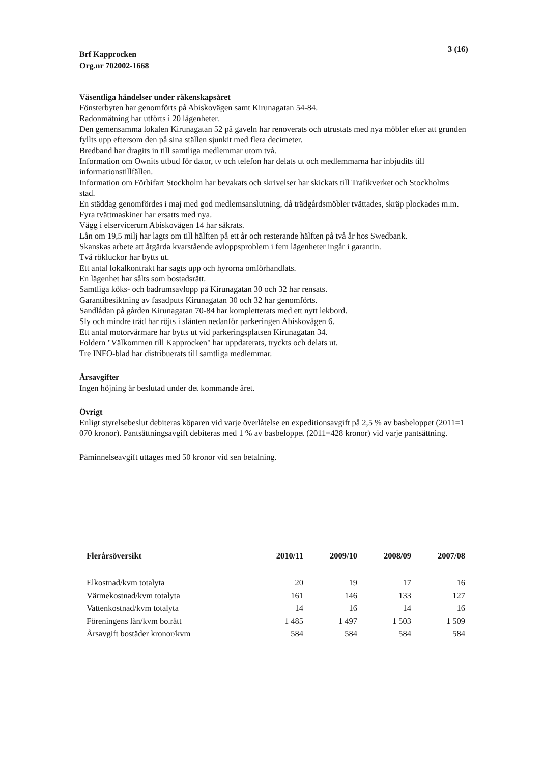Brf Kapprocken
Org.nr 702002-1668
3 (16)
Väsentliga händelser under räkenskapsåret
Fönsterbyten har genomförts på Abiskovägen samt Kirunagatan 54-84.
Radonmätning har utförts i 20 lägenheter.
Den gemensamma lokalen Kirunagatan 52 på gaveln har renoverats och utrustats med nya möbler efter att grunden fyllts upp eftersom den på sina ställen sjunkit med flera decimeter.
Bredband har dragits in till samtliga medlemmar utom två.
Information om Ownits utbud för dator, tv och telefon har delats ut och medlemmarna har inbjudits till informationstillfällen.
Information om Förbifart Stockholm har bevakats och skrivelser har skickats till Trafikverket och Stockholms stad.
En städdag genomfördes i maj med god medlemsanslutning, då trädgårdsmöbler tvättades, skräp plockades m.m.
Fyra tvättmaskiner har ersatts med nya.
Vägg i elservicerum Abiskovägen 14 har säkrats.
Lån om 19,5 milj har lagts om till hälften på ett år och resterande hälften på två år hos Swedbank.
Skanskas arbete att åtgärda kvarstående avloppsproblem i fem lägenheter ingår i garantin.
Två rökluckor har bytts ut.
Ett antal lokalkontrakt har sagts upp och hyrorna omförhandlats.
En lägenhet har sålts som bostadsrätt.
Samtliga köks- och badrumsavlopp på Kirunagatan 30 och 32 har rensats.
Garantibesiktning av fasadputs Kirunagatan 30 och 32 har genomförts.
Sandlådan på gården Kirunagatan 70-84 har kompletterats med ett nytt lekbord.
Sly och mindre träd har röjts i slänten nedanför parkeringen Abiskovägen 6.
Ett antal motorvärmare har bytts ut vid parkeringsplatsen Kirunagatan 34.
Foldern "Välkommen till Kapprocken" har uppdaterats, tryckts och delats ut.
Tre INFO-blad har distribuerats till samtliga medlemmar.
Årsavgifter
Ingen höjning är beslutad under det kommande året.
Övrigt
Enligt styrelsebeslut debiteras köparen vid varje överlåtelse en expeditionsavgift på 2,5 % av basbeloppet (2011=1 070 kronor). Pantsättningsavgift debiteras med 1 % av basbeloppet (2011=428 kronor) vid varje pantsättning.
Påminnelseavgift uttages med 50 kronor vid sen betalning.
| Flerårsöversikt | 2010/11 | 2009/10 | 2008/09 | 2007/08 |
| --- | --- | --- | --- | --- |
| Elkostnad/kvm totalyta | 20 | 19 | 17 | 16 |
| Värmekostnad/kvm totalyta | 161 | 146 | 133 | 127 |
| Vattenkostnad/kvm totalyta | 14 | 16 | 14 | 16 |
| Föreningens lån/kvm bo.rätt | 1 485 | 1 497 | 1 503 | 1 509 |
| Årsavgift bostäder kronor/kvm | 584 | 584 | 584 | 584 |